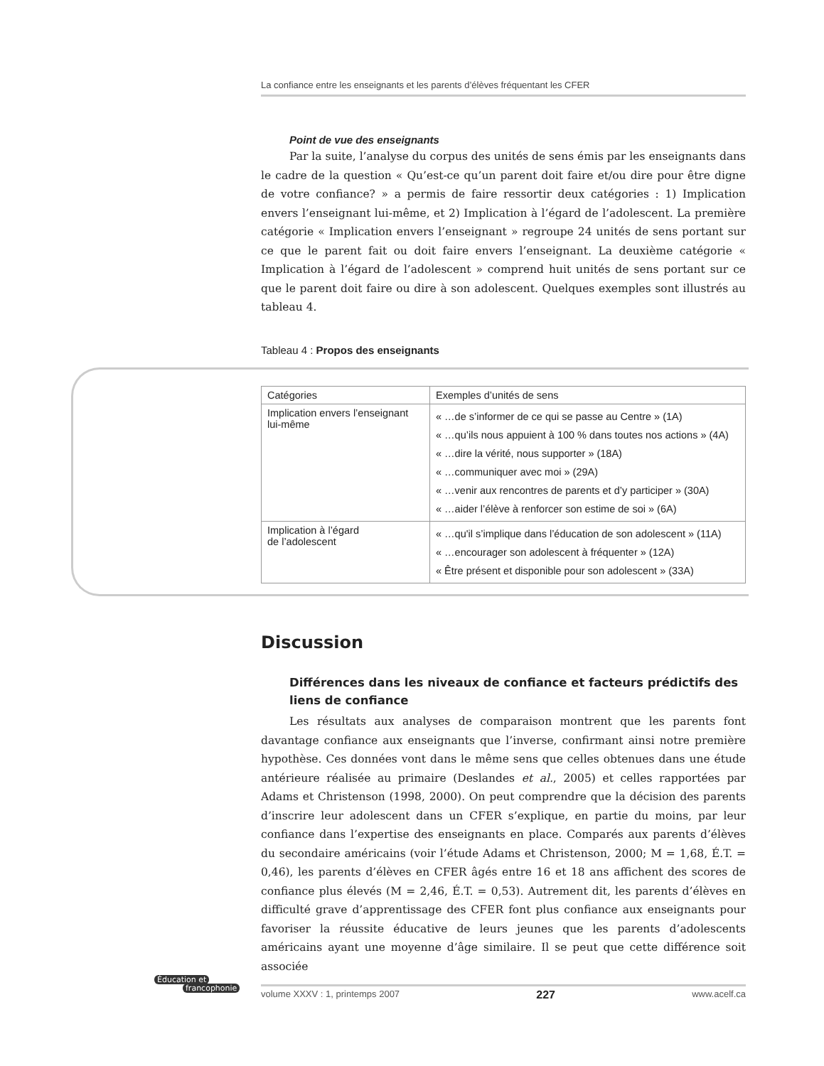La confiance entre les enseignants et les parents d’élèves fréquentant les CFER
Point de vue des enseignants
Par la suite, l’analyse du corpus des unités de sens émis par les enseignants dans le cadre de la question « Qu’est-ce qu’un parent doit faire et/ou dire pour être digne de votre confiance? » a permis de faire ressortir deux catégories : 1) Implication envers l’enseignant lui-même, et 2) Implication à l’égard de l’adolescent. La première catégorie « Implication envers l’enseignant » regroupe 24 unités de sens portant sur ce que le parent fait ou doit faire envers l’enseignant. La deuxième catégorie « Implication à l’égard de l’adolescent » comprend huit unités de sens portant sur ce que le parent doit faire ou dire à son adolescent. Quelques exemples sont illustrés au tableau 4.
Tableau 4 : Propos des enseignants
| Catégories | Exemples d’unités de sens |
| --- | --- |
| Implication envers l’enseignant lui-même | « …de s’informer de ce qui se passe au Centre » (1A) « …qu’ils nous appuient à 100 % dans toutes nos actions » (4A) « …dire la vérité, nous supporter » (18A) « …communiquer avec moi » (29A) « …venir aux rencontres de parents et d’y participer » (30A) « …aider l’élève à renforcer son estime de soi » (6A) |
| Implication à l’égard de l’adolescent | « …qu'il s’implique dans l’éducation de son adolescent » (11A) « …encourager son adolescent à fréquenter » (12A) « Être présent et disponible pour son adolescent » (33A) |
Discussion
Différences dans les niveaux de confiance et facteurs prédictifs des liens de confiance
Les résultats aux analyses de comparaison montrent que les parents font davantage confiance aux enseignants que l’inverse, confirmant ainsi notre première hypothèse. Ces données vont dans le même sens que celles obtenues dans une étude antérieure réalisée au primaire (Deslandes et al., 2005) et celles rapportées par Adams et Christenson (1998, 2000). On peut comprendre que la décision des parents d’inscrire leur adolescent dans un CFER s’explique, en partie du moins, par leur confiance dans l’expertise des enseignants en place. Comparés aux parents d’élèves du secondaire américains (voir l’étude Adams et Christenson, 2000; M = 1,68, É.T. = 0,46), les parents d’élèves en CFER âgés entre 16 et 18 ans affichent des scores de confiance plus élevés (M = 2,46, É.T. = 0,53). Autrement dit, les parents d’élèves en difficulté grave d’apprentissage des CFER font plus confiance aux enseignants pour favoriser la réussite éducative de leurs jeunes que les parents d’adolescents américains ayant une moyenne d’âge similaire. Il se peut que cette différence soit associée
Éducation et
francophonie
volume XXXV : 1, printemps 2007 227 www.acelf.ca